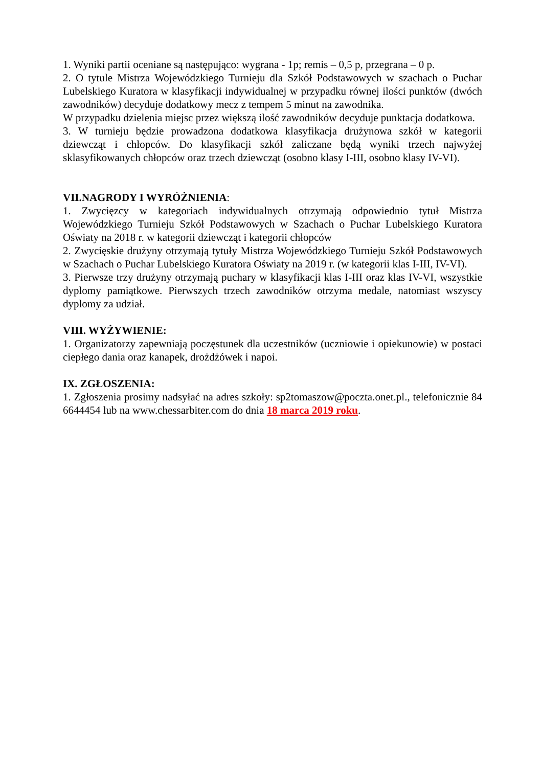1. Wyniki partii oceniane są następująco: wygrana - 1p; remis – 0,5 p, przegrana – 0 p.
2. O tytule Mistrza Wojewódzkiego Turnieju dla Szkół Podstawowych w szachach o Puchar Lubelskiego Kuratora w klasyfikacji indywidualnej w przypadku równej ilości punktów (dwóch zawodników) decyduje dodatkowy mecz z tempem 5 minut na zawodnika.
W przypadku dzielenia miejsc przez większą ilość zawodników decyduje punktacja dodatkowa.
3. W turnieju będzie prowadzona dodatkowa klasyfikacja drużynowa szkół w kategorii dziewcząt i chłopców. Do klasyfikacji szkół zaliczane będą wyniki trzech najwyżej sklasyfikowanych chłopców oraz trzech dziewcząt (osobno klasy I-III, osobno klasy IV-VI).
VII.NAGRODY I WYRÓŻNIENIA:
1. Zwycięzcy w kategoriach indywidualnych otrzymają odpowiednio tytuł Mistrza Wojewódzkiego Turnieju Szkół Podstawowych w Szachach o Puchar Lubelskiego Kuratora Oświaty na 2018 r. w kategorii dziewcząt i kategorii chłopców
2. Zwycięskie drużyny otrzymają tytuły Mistrza Wojewódzkiego Turnieju Szkół Podstawowych w Szachach o Puchar Lubelskiego Kuratora Oświaty na 2019 r. (w kategorii klas I-III, IV-VI).
3. Pierwsze trzy drużyny otrzymają puchary w klasyfikacji klas I-III oraz klas IV-VI, wszystkie dyplomy pamiątkowe. Pierwszych trzech zawodników otrzyma medale, natomiast wszyscy dyplomy za udział.
VIII. WYŻYWIENIE:
1. Organizatorzy zapewniają poczęstunek dla uczestników (uczniowie i opiekunowie) w postaci ciepłego dania oraz kanapek, drożdżówek i napoi.
IX. ZGŁOSZENIA:
1. Zgłoszenia prosimy nadsyłać na adres szkoły: sp2tomaszow@poczta.onet.pl., telefonicznie 84 6644454 lub na www.chessarbiter.com do dnia 18 marca 2019 roku.